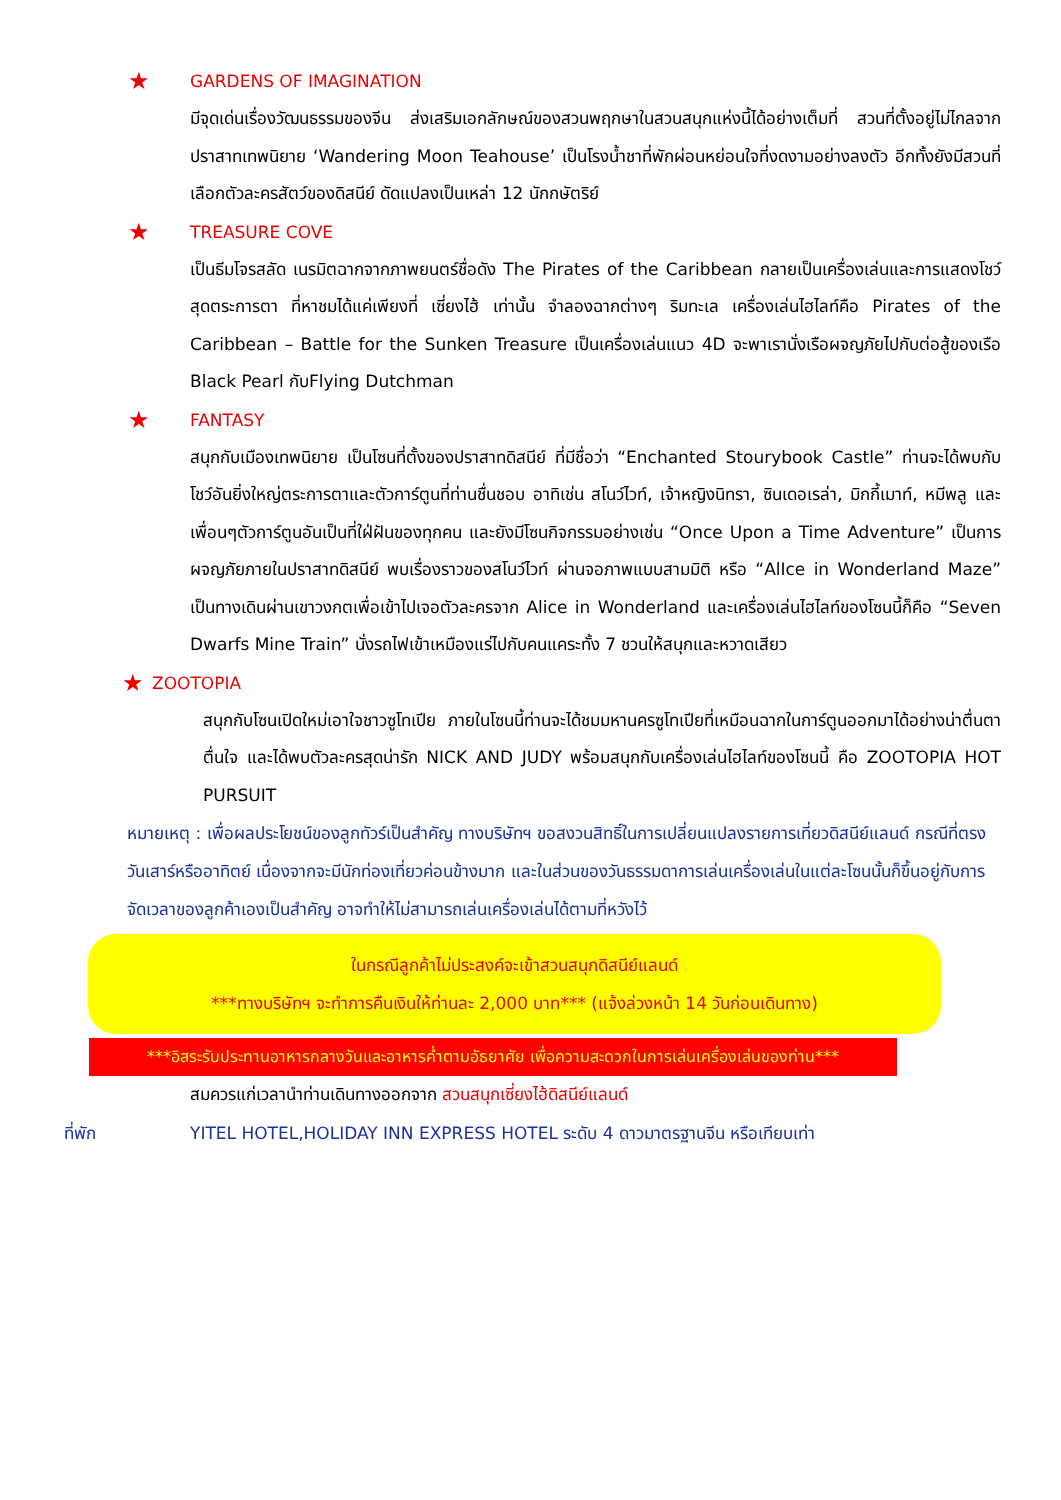★ GARDENS OF IMAGINATION
มีจุดเด่นเรื่องวัฒนธรรมของจีน ส่งเสริมเอกลักษณ์ของสวนพฤกษาในสวนสนุกแห่งนี้ได้อย่างเต็มที่ สวนที่ตั้งอยู่ไม่ไกลจากปราสาทเทพนิยาย ‘Wandering Moon Teahouse’ เป็นโรงน้ำชาที่พักผ่อนหย่อนใจที่งดงามอย่างลงตัว อีกทั้งยังมีสวนที่เลือกตัวละครสัตว์ของดิสนีย์ ดัดแปลงเป็นเหล่า 12 นักกษัตริย์
★ TREASURE COVE
เป็นธีมโจรสลัด เนรมิตฉากจากภาพยนตร์ชื่อดัง The Pirates of the Caribbean กลายเป็นเครื่องเล่นและการแสดงโชว์สุดตระการตา ที่หาชมได้แค่เพียงที่ เซี่ยงไฮ้ เท่านั้น จำลองฉากต่างๆ ริมทะเล เครื่องเล่นไฮไลท์คือ Pirates of the Caribbean – Battle for the Sunken Treasure เป็นเครื่องเล่นแนว 4D จะพาเรานั่งเรือผจญภัยไปกับต่อสู้ของเรือ Black Pearl กับFlying Dutchman
★ FANTASY
สนุกกับเมืองเทพนิยาย เป็นโซนที่ตั้งของปราสาทดิสนีย์ ที่มีชื่อว่า “Enchanted Stourybook Castle” ท่านจะได้พบกับโชว์อันยิ่งใหญ่ตระการตาและตัวการ์ตูนที่ท่านชื่นชอบ อาทิเช่น สโนว์ไวท์, เจ้าหญิงนิทรา, ซินเดอเรล่า, มิกกี้เมาท์, หมีพลู และเพื่อนๆตัวการ์ตูนอันเป็นที่ใฝ่ฝันของทุกคน และยังมีโซนกิจกรรมอย่างเช่น “Once Upon a Time Adventure” เป็นการผจญภัยภายในปราสาทดิสนีย์ พบเรื่องราวของสโนว์ไวท์ ผ่านจอภาพแบบสามมิติ หรือ “AlIce in Wonderland Maze” เป็นทางเดินผ่านเขาวงกตเพื่อเข้าไปเจอตัวละครจาก Alice in Wonderland และเครื่องเล่นไฮไลท์ของโซนนี้ก็คือ “Seven Dwarfs Mine Train” นั่งรถไฟเข้าเหมืองแร่ไปกับคนแคระทั้ง 7 ชวนให้สนุกและหวาดเสียว
★ ZOOTOPIA
สนุกกับโซนเปิดใหม่เอาใจชาวซูโทเปีย ภายในโซนนี้ท่านจะได้ชมมหานครซูโทเปียที่เหมือนฉากในการ์ตูนออกมาได้อย่างน่าตื่นตาตื่นใจ และได้พบตัวละครสุดน่ารัก NICK AND JUDY พร้อมสนุกกับเครื่องเล่นไฮไลท์ของโซนนี้ คือ ZOOTOPIA HOT PURSUIT
หมายเหตุ : เพื่อผลประโยชน์ของลูกทัวร์เป็นสำคัญ ทางบริษัทฯ ขอสงวนสิทธิ์ในการเปลี่ยนแปลงรายการเที่ยวดิสนีย์แลนด์ กรณีที่ตรงวันเสาร์หรืออาทิตย์ เนื่องจากจะมีนักท่องเที่ยวค่อนข้างมาก และในส่วนของวันธรรมดาการเล่นเครื่องเล่นในแต่ละโซนนั้นก็ขึ้นอยู่กับการจัดเวลาของลูกค้าเองเป็นสำคัญ อาจทำให้ไม่สามารถเล่นเครื่องเล่นได้ตามที่หวังไว้
ในกรณีลูกค้าไม่ประสงค์จะเข้าสวนสนุกดิสนีย์แลนด์
***ทางบริษัทฯ จะทำการคืนเงินให้ท่านละ 2,000 บาท*** (แจ้งล่วงหน้า 14 วันก่อนเดินทาง)
***อิสระรับประทานอาหารกลางวันและอาหารค่ำตามอัธยาศัย เพื่อความสะดวกในการเล่นเครื่องเล่นของท่าน***
สมควรแก่เวลานำท่านเดินทางออกจาก สวนสนุกเซี่ยงไฮ้ดิสนีย์แลนด์
ที่พัก YITEL HOTEL,HOLIDAY INN EXPRESS HOTEL ระดับ 4 ดาวมาตรฐานจีน หรือเทียบเท่า